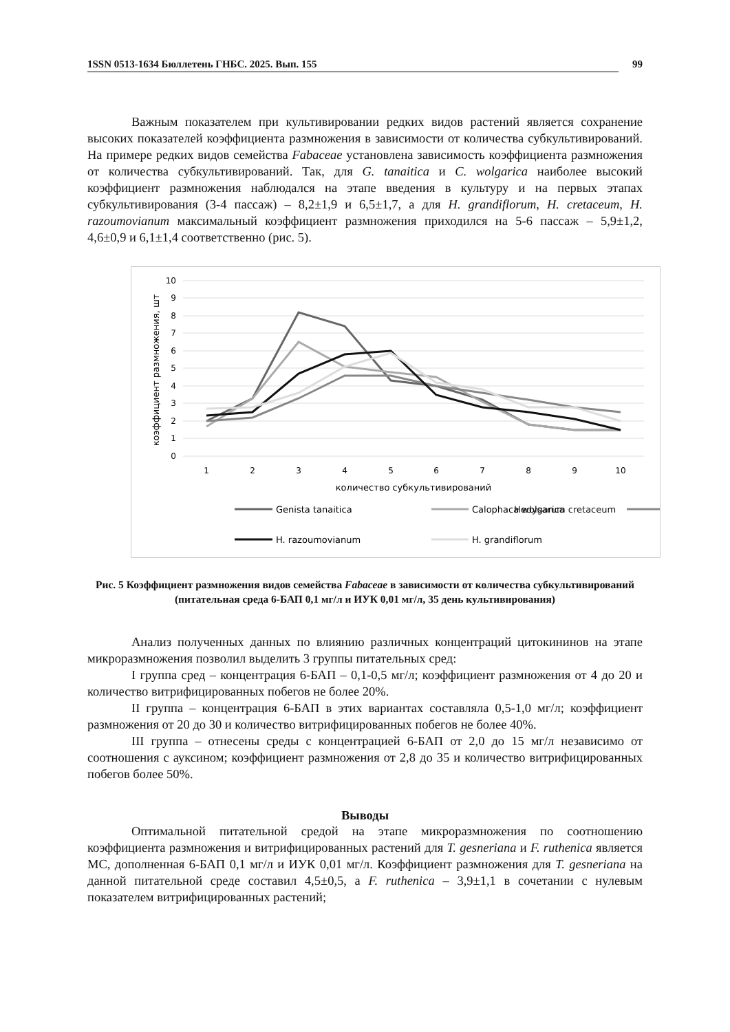1SSN 0513-1634 Бюллетень ГНБС. 2025. Вып. 155 99
Важным показателем при культивировании редких видов растений является сохранение высоких показателей коэффициента размножения в зависимости от количества субкультивирований. На примере редких видов семейства Fabaceae установлена зависимость коэффициента размножения от количества субкультивирований. Так, для G. tanaitica и C. wolgarica наиболее высокий коэффициент размножения наблюдался на этапе введения в культуру и на первых этапах субкультивирования (3-4 пассаж) – 8,2±1,9 и 6,5±1,7, а для H. grandiflorum, H. cretaceum, H. razoumovianum максимальный коэффициент размножения приходился на 5-6 пассаж – 5,9±1,2, 4,6±0,9 и 6,1±1,4 соответственно (рис. 5).
10
9
8
7
6
5
4
3
2
1
0
1
2
3
4
5
6
7
8
9
10
количество субкультивирований
коэффициент размножения, шт
Genista tanaitica
Calophaca wolgarica
H. razoumovianum
H. grandiflorum
Hedysarum cretaceum
Рис. 5 Коэффициент размножения видов семейства Fabaceae в зависимости от количества субкультивирований (питательная среда 6-БАП 0,1 мг/л и ИУК 0,01 мг/л, 35 день культивирования)
Анализ полученных данных по влиянию различных концентраций цитокининов на этапе микроразмножения позволил выделить 3 группы питательных сред:
I группа сред – концентрация 6-БАП – 0,1-0,5 мг/л; коэффициент размножения от 4 до 20 и количество витрифицированных побегов не более 20%.
II группа – концентрация 6-БАП в этих вариантах составляла 0,5-1,0 мг/л; коэффициент размножения от 20 до 30 и количество витрифицированных побегов не более 40%.
III группа – отнесены среды с концентрацией 6-БАП от 2,0 до 15 мг/л независимо от соотношения с ауксином; коэффициент размножения от 2,8 до 35 и количество витрифицированных побегов более 50%.
Выводы
Оптимальной питательной средой на этапе микроразмножения по соотношению коэффициента размножения и витрифицированных растений для T. gesneriana и F. ruthenica является МС, дополненная 6-БАП 0,1 мг/л и ИУК 0,01 мг/л. Коэффициент размножения для T. gesneriana на данной питательной среде составил 4,5±0,5, а F. ruthenica – 3,9±1,1 в сочетании с нулевым показателем витрифицированных растений;